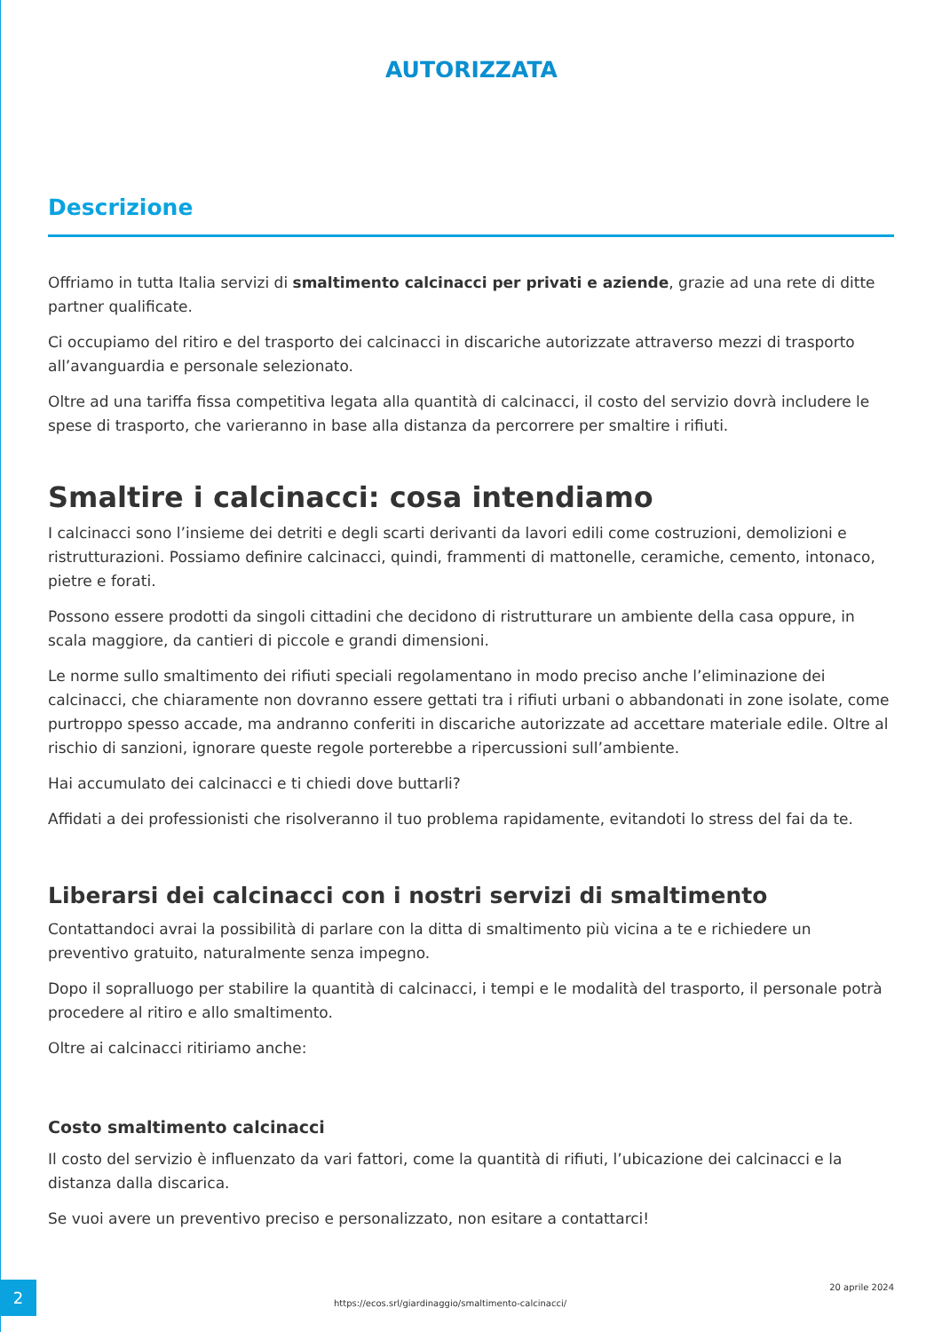AUTORIZZATA
Descrizione
Offriamo in tutta Italia servizi di smaltimento calcinacci per privati e aziende, grazie ad una rete di ditte partner qualificate.
Ci occupiamo del ritiro e del trasporto dei calcinacci in discariche autorizzate attraverso mezzi di trasporto all’avanguardia e personale selezionato.
Oltre ad una tariffa fissa competitiva legata alla quantità di calcinacci, il costo del servizio dovrà includere le spese di trasporto, che varieranno in base alla distanza da percorrere per smaltire i rifiuti.
Smaltire i calcinacci: cosa intendiamo
I calcinacci sono l’insieme dei detriti e degli scarti derivanti da lavori edili come costruzioni, demolizioni e ristrutturazioni. Possiamo definire calcinacci, quindi, frammenti di mattonelle, ceramiche, cemento, intonaco, pietre e forati.
Possono essere prodotti da singoli cittadini che decidono di ristrutturare un ambiente della casa oppure, in scala maggiore, da cantieri di piccole e grandi dimensioni.
Le norme sullo smaltimento dei rifiuti speciali regolamentano in modo preciso anche l’eliminazione dei calcinacci, che chiaramente non dovranno essere gettati tra i rifiuti urbani o abbandonati in zone isolate, come purtroppo spesso accade, ma andranno conferiti in discariche autorizzate ad accettare materiale edile. Oltre al rischio di sanzioni, ignorare queste regole porterebbe a ripercussioni sull’ambiente.
Hai accumulato dei calcinacci e ti chiedi dove buttarli?
Affidati a dei professionisti che risolveranno il tuo problema rapidamente, evitandoti lo stress del fai da te.
Liberarsi dei calcinacci con i nostri servizi di smaltimento
Contattandoci avrai la possibilità di parlare con la ditta di smaltimento più vicina a te e richiedere un preventivo gratuito, naturalmente senza impegno.
Dopo il sopralluogo per stabilire la quantità di calcinacci, i tempi e le modalità del trasporto, il personale potrà procedere al ritiro e allo smaltimento.
Oltre ai calcinacci ritiriamo anche:
Costo smaltimento calcinacci
Il costo del servizio è influenzato da vari fattori, come la quantità di rifiuti, l’ubicazione dei calcinacci e la distanza dalla discarica.
Se vuoi avere un preventivo preciso e personalizzato, non esitare a contattarci!
2
https://ecos.srl/giardinaggio/smaltimento-calcinacci/
20 aprile 2024